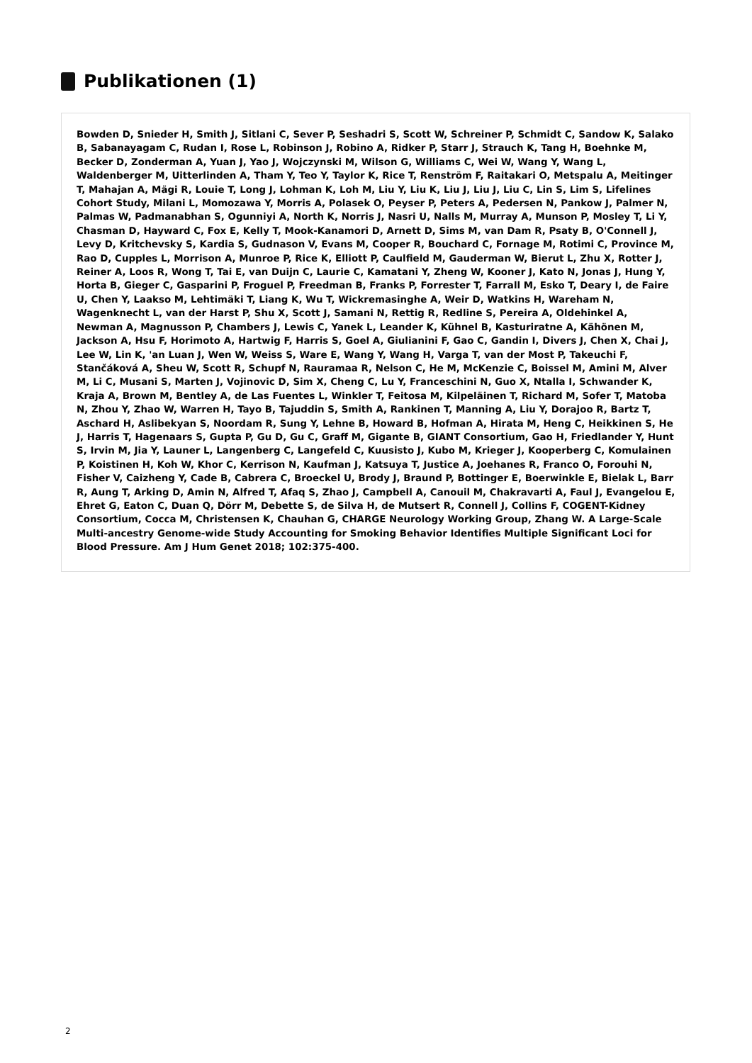Publikationen (1)
Bowden D, Snieder H, Smith J, Sitlani C, Sever P, Seshadri S, Scott W, Schreiner P, Schmidt C, Sandow K, Salako B, Sabanayagam C, Rudan I, Rose L, Robinson J, Robino A, Ridker P, Starr J, Strauch K, Tang H, Boehnke M, Becker D, Zonderman A, Yuan J, Yao J, Wojczynski M, Wilson G, Williams C, Wei W, Wang Y, Wang L, Waldenberger M, Uitterlinden A, Tham Y, Teo Y, Taylor K, Rice T, Renström F, Raitakari O, Metspalu A, Meitinger T, Mahajan A, Mägi R, Louie T, Long J, Lohman K, Loh M, Liu Y, Liu K, Liu J, Liu J, Liu C, Lin S, Lim S, Lifelines Cohort Study, Milani L, Momozawa Y, Morris A, Polasek O, Peyser P, Peters A, Pedersen N, Pankow J, Palmer N, Palmas W, Padmanabhan S, Ogunniyi A, North K, Norris J, Nasri U, Nalls M, Murray A, Munson P, Mosley T, Li Y, Chasman D, Hayward C, Fox E, Kelly T, Mook-Kanamori D, Arnett D, Sims M, van Dam R, Psaty B, O'Connell J, Levy D, Kritchevsky S, Kardia S, Gudnason V, Evans M, Cooper R, Bouchard C, Fornage M, Rotimi C, Province M, Rao D, Cupples L, Morrison A, Munroe P, Rice K, Elliott P, Caulfield M, Gauderman W, Bierut L, Zhu X, Rotter J, Reiner A, Loos R, Wong T, Tai E, van Duijn C, Laurie C, Kamatani Y, Zheng W, Kooner J, Kato N, Jonas J, Hung Y, Horta B, Gieger C, Gasparini P, Froguel P, Freedman B, Franks P, Forrester T, Farrall M, Esko T, Deary I, de Faire U, Chen Y, Laakso M, Lehtimäki T, Liang K, Wu T, Wickremasinghe A, Weir D, Watkins H, Wareham N, Wagenknecht L, van der Harst P, Shu X, Scott J, Samani N, Rettig R, Redline S, Pereira A, Oldehinkel A, Newman A, Magnusson P, Chambers J, Lewis C, Yanek L, Leander K, Kühnel B, Kasturiratne A, Kähönen M, Jackson A, Hsu F, Horimoto A, Hartwig F, Harris S, Goel A, Giulianini F, Gao C, Gandin I, Divers J, Chen X, Chai J, Lee W, Lin K, 'an Luan J, Wen W, Weiss S, Ware E, Wang Y, Wang H, Varga T, van der Most P, Takeuchi F, Stančáková A, Sheu W, Scott R, Schupf N, Rauramaa R, Nelson C, He M, McKenzie C, Boissel M, Amini M, Alver M, Li C, Musani S, Marten J, Vojinovic D, Sim X, Cheng C, Lu Y, Franceschini N, Guo X, Ntalla I, Schwander K, Kraja A, Brown M, Bentley A, de Las Fuentes L, Winkler T, Feitosa M, Kilpeläinen T, Richard M, Sofer T, Matoba N, Zhou Y, Zhao W, Warren H, Tayo B, Tajuddin S, Smith A, Rankinen T, Manning A, Liu Y, Dorajoo R, Bartz T, Aschard H, Aslibekyan S, Noordam R, Sung Y, Lehne B, Howard B, Hofman A, Hirata M, Heng C, Heikkinen S, He J, Harris T, Hagenaars S, Gupta P, Gu D, Gu C, Graff M, Gigante B, GIANT Consortium, Gao H, Friedlander Y, Hunt S, Irvin M, Jia Y, Launer L, Langenberg C, Langefeld C, Kuusisto J, Kubo M, Krieger J, Kooperberg C, Komulainen P, Koistinen H, Koh W, Khor C, Kerrison N, Kaufman J, Katsuya T, Justice A, Joehanes R, Franco O, Forouhi N, Fisher V, Caizheng Y, Cade B, Cabrera C, Broeckel U, Brody J, Braund P, Bottinger E, Boerwinkle E, Bielak L, Barr R, Aung T, Arking D, Amin N, Alfred T, Afaq S, Zhao J, Campbell A, Canouil M, Chakravarti A, Faul J, Evangelou E, Ehret G, Eaton C, Duan Q, Dörr M, Debette S, de Silva H, de Mutsert R, Connell J, Collins F, COGENT-Kidney Consortium, Cocca M, Christensen K, Chauhan G, CHARGE Neurology Working Group, Zhang W. A Large-Scale Multi-ancestry Genome-wide Study Accounting for Smoking Behavior Identifies Multiple Significant Loci for Blood Pressure. Am J Hum Genet 2018; 102:375-400.
2